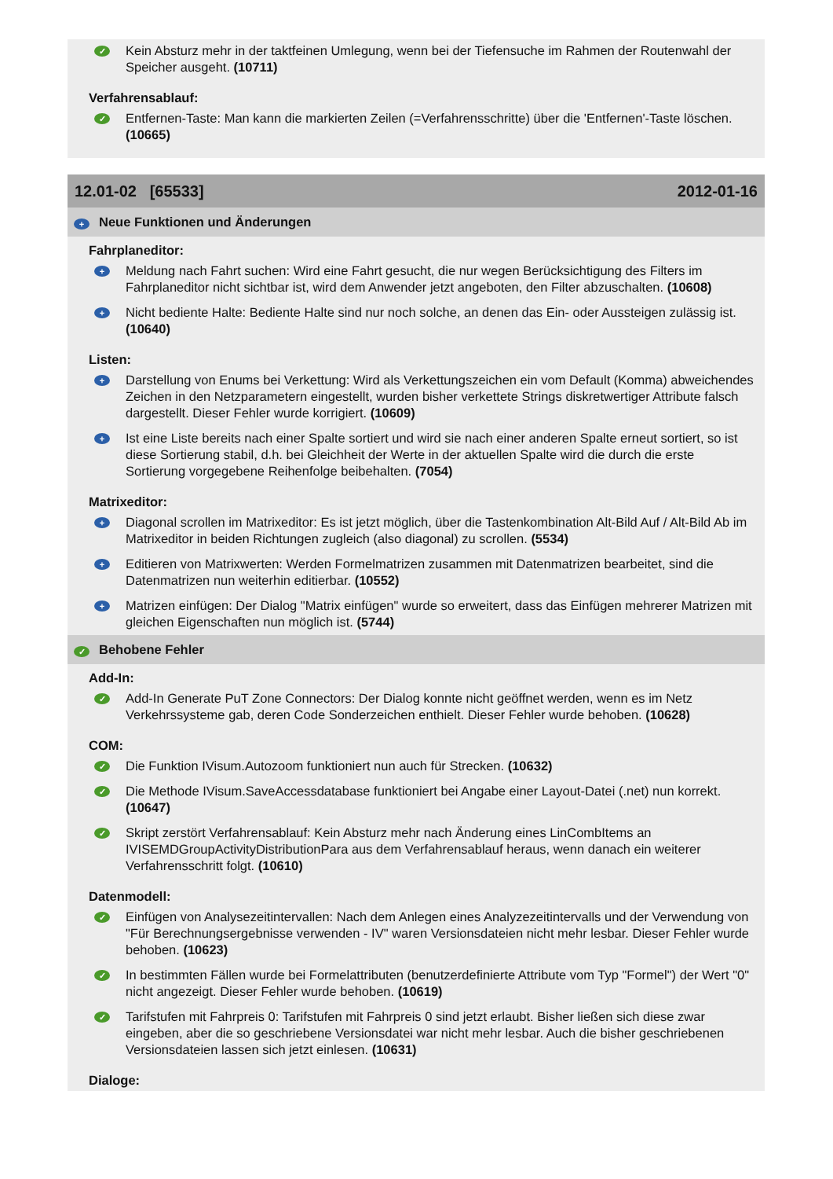✓
Kein Absturz mehr in der taktfeinen Umlegung, wenn bei der Tiefensuche im Rahmen der Routenwahl der Speicher ausgeht. (10711)
Verfahrensablauf:
✓
Entfernen-Taste: Man kann die markierten Zeilen (=Verfahrensschritte) über die 'Entfernen'-Taste löschen. (10665)
12.01-02 [65533] 2012-01-16
+
Neue Funktionen und Änderungen
Fahrplaneditor:
+
Meldung nach Fahrt suchen: Wird eine Fahrt gesucht, die nur wegen Berücksichtigung des Filters im Fahrplaneditor nicht sichtbar ist, wird dem Anwender jetzt angeboten, den Filter abzuschalten. (10608)
+
Nicht bediente Halte: Bediente Halte sind nur noch solche, an denen das Ein- oder Aussteigen zulässig ist. (10640)
Listen:
+
Darstellung von Enums bei Verkettung: Wird als Verkettungszeichen ein vom Default (Komma) abweichendes Zeichen in den Netzparametern eingestellt, wurden bisher verkettete Strings diskretwertiger Attribute falsch dargestellt. Dieser Fehler wurde korrigiert. (10609)
+
Ist eine Liste bereits nach einer Spalte sortiert und wird sie nach einer anderen Spalte erneut sortiert, so ist diese Sortierung stabil, d.h. bei Gleichheit der Werte in der aktuellen Spalte wird die durch die erste Sortierung vorgegebene Reihenfolge beibehalten. (7054)
Matrixeditor:
+
Diagonal scrollen im Matrixeditor: Es ist jetzt möglich, über die Tastenkombination Alt-Bild Auf / Alt-Bild Ab im Matrixeditor in beiden Richtungen zugleich (also diagonal) zu scrollen. (5534)
+
Editieren von Matrixwerten: Werden Formelmatrizen zusammen mit Datenmatrizen bearbeitet, sind die Datenmatrizen nun weiterhin editierbar. (10552)
+
Matrizen einfügen: Der Dialog "Matrix einfügen" wurde so erweitert, dass das Einfügen mehrerer Matrizen mit gleichen Eigenschaften nun möglich ist. (5744)
✓
Behobene Fehler
Add-In:
✓
Add-In Generate PuT Zone Connectors: Der Dialog konnte nicht geöffnet werden, wenn es im Netz Verkehrssysteme gab, deren Code Sonderzeichen enthielt. Dieser Fehler wurde behoben. (10628)
COM:
✓
Die Funktion IVisum.Autozoom funktioniert nun auch für Strecken. (10632)
✓
Die Methode IVisum.SaveAccessdatabase funktioniert bei Angabe einer Layout-Datei (.net) nun korrekt. (10647)
✓
Skript zerstört Verfahrensablauf: Kein Absturz mehr nach Änderung eines LinCombItems an IVISEMDGroupActivityDistributionPara aus dem Verfahrensablauf heraus, wenn danach ein weiterer Verfahrensschritt folgt. (10610)
Datenmodell:
✓
Einfügen von Analysezeitintervallen: Nach dem Anlegen eines Analyzezeitintervalls und der Verwendung von "Für Berechnungsergebnisse verwenden - IV" waren Versionsdateien nicht mehr lesbar. Dieser Fehler wurde behoben. (10623)
✓
In bestimmten Fällen wurde bei Formelattributen (benutzerdefinierte Attribute vom Typ "Formel") der Wert "0" nicht angezeigt. Dieser Fehler wurde behoben. (10619)
✓
Tarifstufen mit Fahrpreis 0: Tarifstufen mit Fahrpreis 0 sind jetzt erlaubt. Bisher ließen sich diese zwar eingeben, aber die so geschriebene Versionsdatei war nicht mehr lesbar. Auch die bisher geschriebenen Versionsdateien lassen sich jetzt einlesen. (10631)
Dialoge: